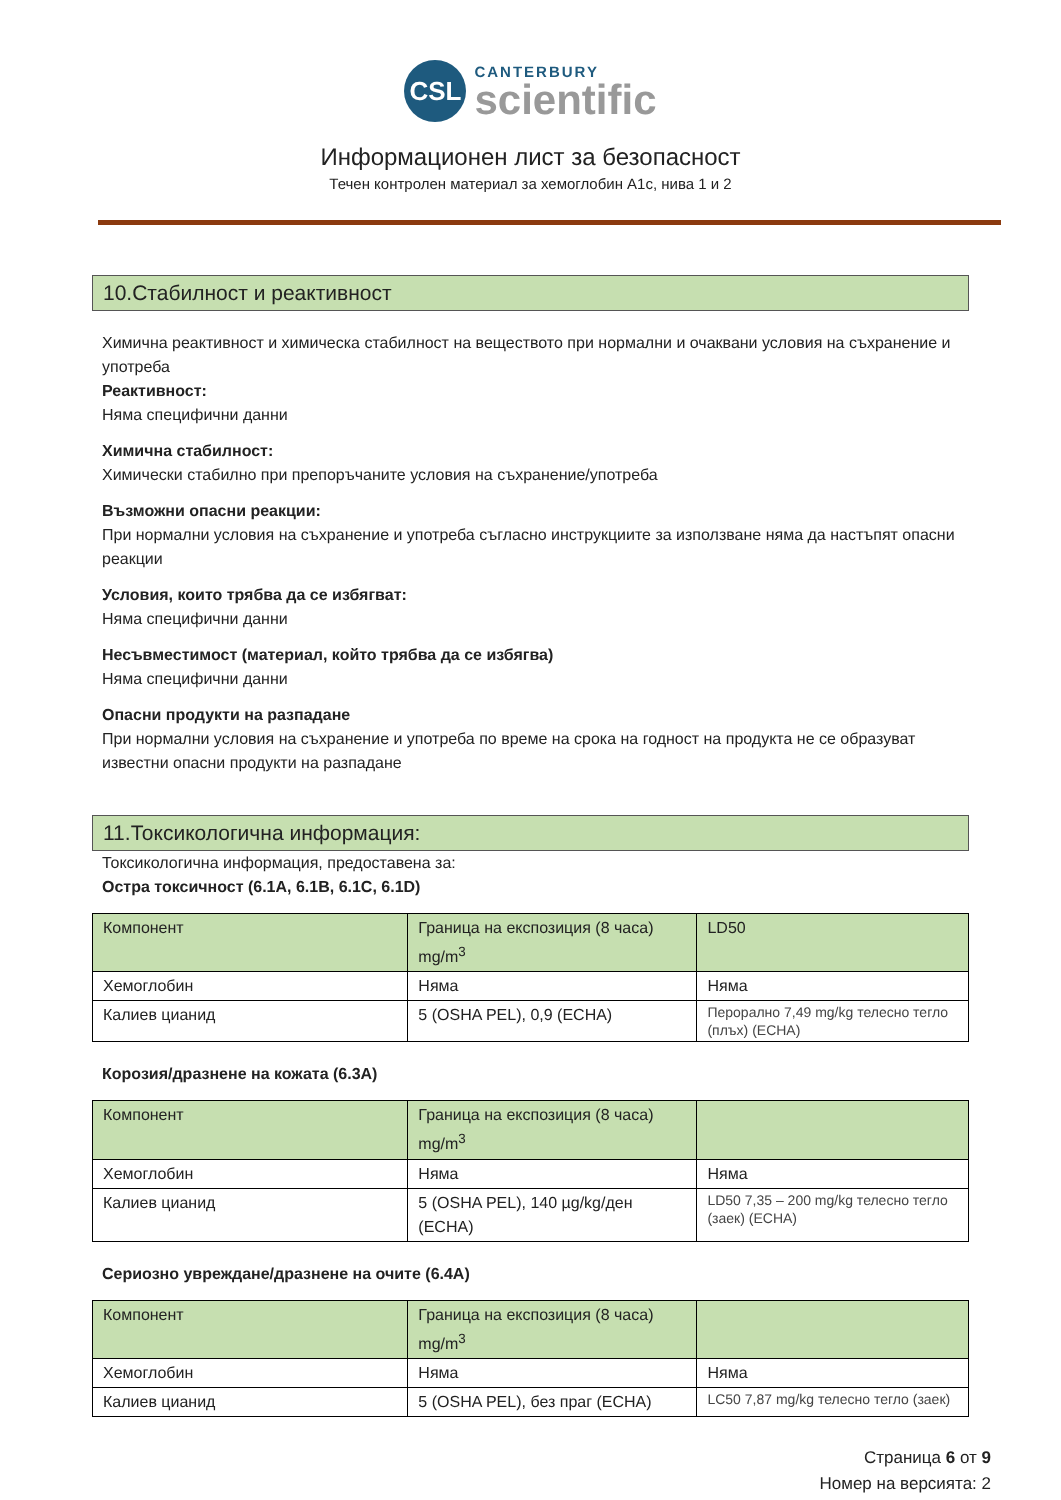CSL
CANTERBURY
scientific
Информационен лист за безопасност
Течен контролен материал за хемоглобин А1с, нива 1 и 2
10.Стабилност и реактивност
Химична реактивност и химическа стабилност на веществото при нормални и очаквани условия на съхранение и употреба
Реактивност:
Няма специфични данни
Химична стабилност:
Химически стабилно при препоръчаните условия на съхранение/употреба
Възможни опасни реакции:
При нормални условия на съхранение и употреба съгласно инструкциите за използване няма да настъпят опасни реакции
Условия, които трябва да се избягват:
Няма специфични данни
Несъвместимост (материал, който трябва да се избягва)
Няма специфични данни
Опасни продукти на разпадане
При нормални условия на съхранение и употреба по време на срока на годност на продукта не се образуват известни опасни продукти на разпадане
11.Токсикологична информация:
Токсикологична информация, предоставена за:
Остра токсичност (6.1A, 6.1B, 6.1C, 6.1D)
| Компонент | Граница на експозиция (8 часа) mg/m<sup>3</sup> | LD50 |
| Хемоглобин | Няма | Няма |
| Калиев цианид | 5 (OSHA PEL), 0,9 (ECHA) | Перорално 7,49 mg/kg телесно тегло (плъх) (ECHA) |
Корозия/дразнене на кожата (6.3A)
| Компонент | Граница на експозиция (8 часа) mg/m<sup>3</sup> | |
| Хемоглобин | Няма | Няма |
| Калиев цианид | 5 (OSHA PEL), 140 µg/kg/ден (ECHA) | LD50 7,35 – 200 mg/kg телесно тегло (заек) (ECHA) |
Сериозно увреждане/дразнене на очите (6.4A)
| Компонент | Граница на експозиция (8 часа) mg/m<sup>3</sup> | |
| Хемоглобин | Няма | Няма |
| Калиев цианид | 5 (OSHA PEL), без праг (ECHA) | LC50 7,87 mg/kg телесно тегло (заек) |
Страница 6 от 9
Номер на версията: 2